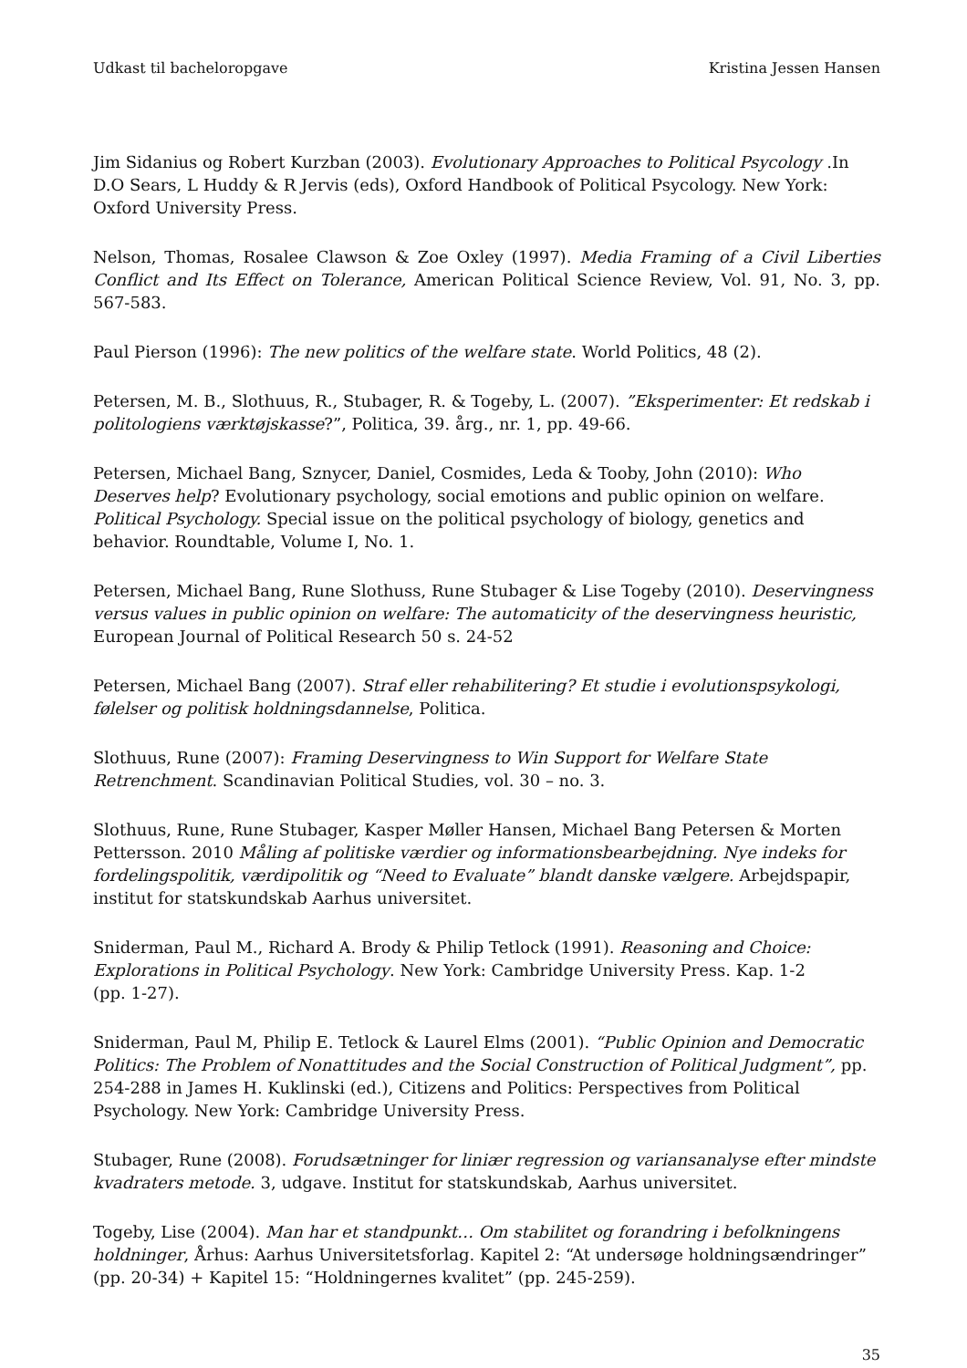Udkast til bacheloropgave Kristina Jessen Hansen
Jim Sidanius og Robert Kurzban (2003). Evolutionary Approaches to Political Psycology .In D.O Sears, L Huddy & R Jervis (eds), Oxford Handbook of Political Psycology. New York: Oxford University Press.
Nelson, Thomas, Rosalee Clawson & Zoe Oxley (1997). Media Framing of a Civil Liberties Conflict and Its Effect on Tolerance, American Political Science Review, Vol. 91, No. 3, pp. 567-583.
Paul Pierson (1996): The new politics of the welfare state. World Politics, 48 (2).
Petersen, M. B., Slothuus, R., Stubager, R. & Togeby, L. (2007). ”Eksperimenter: Et redskab i politologiens værktøjskasse?”, Politica, 39. årg., nr. 1, pp. 49-66.
Petersen, Michael Bang, Sznycer, Daniel, Cosmides, Leda & Tooby, John (2010): Who Deserves help? Evolutionary psychology, social emotions and public opinion on welfare. Political Psychology. Special issue on the political psychology of biology, genetics and behavior. Roundtable, Volume I, No. 1.
Petersen, Michael Bang, Rune Slothuss, Rune Stubager & Lise Togeby (2010). Deservingness versus values in public opinion on welfare: The automaticity of the deservingness heuristic, European Journal of Political Research 50 s. 24-52
Petersen, Michael Bang (2007). Straf eller rehabilitering? Et studie i evolutionspsykologi, følelser og politisk holdningsdannelse, Politica.
Slothuus, Rune (2007): Framing Deservingness to Win Support for Welfare State Retrenchment. Scandinavian Political Studies, vol. 30 – no. 3.
Slothuus, Rune, Rune Stubager, Kasper Møller Hansen, Michael Bang Petersen & Morten Pettersson. 2010 Måling af politiske værdier og informationsbearbejdning. Nye indeks for fordelingspolitik, værdipolitik og “Need to Evaluate” blandt danske vælgere. Arbejdspapir, institut for statskundskab Aarhus universitet.
Sniderman, Paul M., Richard A. Brody & Philip Tetlock (1991). Reasoning and Choice: Explorations in Political Psychology. New York: Cambridge University Press. Kap. 1-2
(pp. 1-27).
Sniderman, Paul M, Philip E. Tetlock & Laurel Elms (2001). “Public Opinion and Democratic Politics: The Problem of Nonattitudes and the Social Construction of Political Judgment”, pp. 254-288 in James H. Kuklinski (ed.), Citizens and Politics: Perspectives from Political Psychology. New York: Cambridge University Press.
Stubager, Rune (2008). Forudsætninger for liniær regression og variansanalyse efter mindste kvadraters metode. 3, udgave. Institut for statskundskab, Aarhus universitet.
Togeby, Lise (2004). Man har et standpunkt… Om stabilitet og forandring i befolkningens holdninger, Århus: Aarhus Universitetsforlag. Kapitel 2: “At undersøge holdningsændringer” (pp. 20-34) + Kapitel 15: “Holdningernes kvalitet” (pp. 245-259).
35